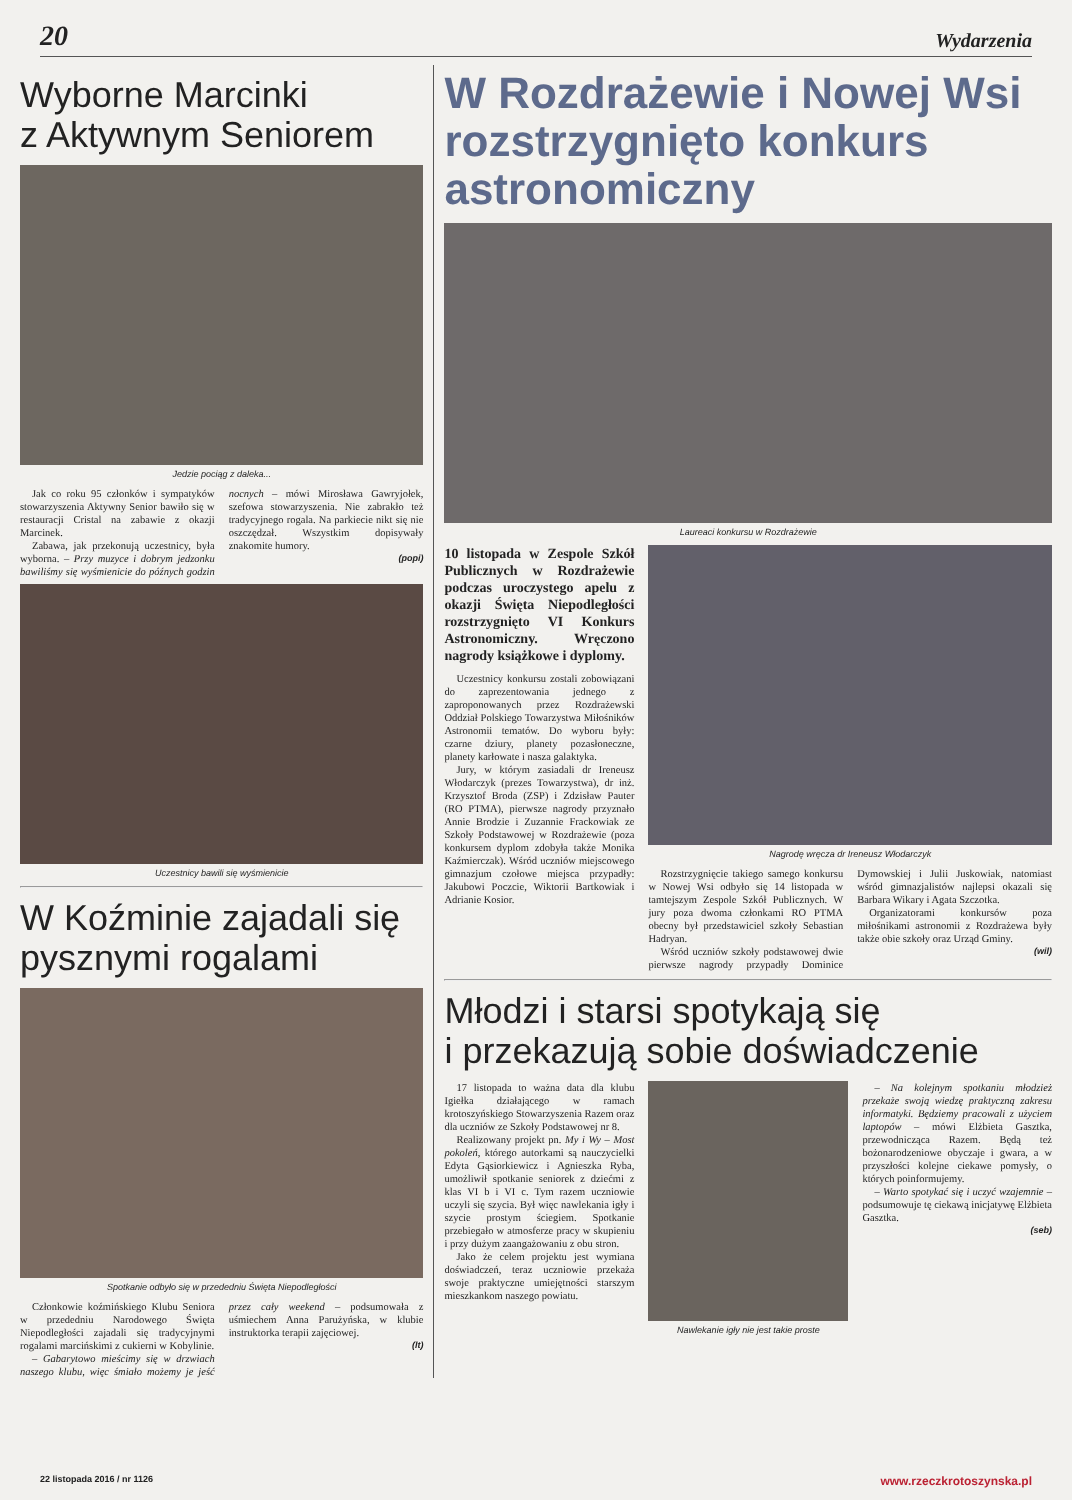20 Wydarzenia
Wyborne Marcinki
z Aktywnym Seniorem
Jedzie pociąg z daleka...
Jak co roku 95 członków i sympatyków stowarzyszenia Aktywny Senior bawiło się w restauracji Cristal na zabawie z okazji Marcinek.
Zabawa, jak przekonują uczestnicy, była wyborna. – Przy muzyce i dobrym jedzonku bawiliśmy się wyśmienicie do późnych godzin nocnych – mówi Mirosława Gawryjołek, szefowa stowarzyszenia. Nie zabrakło też tradycyjnego rogala. Na parkiecie nikt się nie oszczędzał. Wszystkim dopisywały znakomite humory.
(popi)
Uczestnicy bawili się wyśmienicie
W Koźminie zajadali się pysznymi rogalami
Spotkanie odbyło się w przededniu Święta Niepodległości
Członkowie koźmińskiego Klubu Seniora w przededniu Narodowego Święta Niepodległości zajadali się tradycyjnymi rogalami marcińskimi z cukierni w Kobylinie.
– Gabarytowo mieścimy się w drzwiach naszego klubu, więc śmiało możemy je jeść przez cały weekend – podsumowała z uśmiechem Anna Parużyńska, w klubie instruktorka terapii zajęciowej.
(lt)
W Rozdrażewie i Nowej Wsi rozstrzygnięto konkurs astronomiczny
Laureaci konkursu w Rozdrażewie
10 listopada w Zespole Szkół Publicznych w Rozdrażewie podczas uroczystego apelu z okazji Święta Niepodległości rozstrzygnięto VI Konkurs Astronomiczny. Wręczono nagrody książkowe i dyplomy.
Uczestnicy konkursu zostali zobowiązani do zaprezentowania jednego z zaproponowanych przez Rozdrażewski Oddział Polskiego Towarzystwa Miłośników Astronomii tematów. Do wyboru były: czarne dziury, planety pozasłoneczne, planety karłowate i nasza galaktyka.
Jury, w którym zasiadali dr Ireneusz Włodarczyk (prezes Towarzystwa), dr inż. Krzysztof Broda (ZSP) i Zdzisław Pauter (RO PTMA), pierwsze nagrody przyznało Annie Brodzie i Zuzannie Frackowiak ze Szkoły Podstawowej w Rozdrażewie (poza konkursem dyplom zdobyła także Monika Kaźmierczak). Wśród uczniów miejscowego gimnazjum czołowe miejsca przypadły: Jakubowi Poczcie, Wiktorii Bartkowiak i Adrianie Kosior.
Nagrodę wręcza dr Ireneusz Włodarczyk
Rozstrzygnięcie takiego samego konkursu w Nowej Wsi odbyło się 14 listopada w tamtejszym Zespole Szkół Publicznych. W jury poza dwoma członkami RO PTMA obecny był przedstawiciel szkoły Sebastian Hadryan.
Wśród uczniów szkoły podstawowej dwie pierwsze nagrody przypadły Dominice Dymowskiej i Julii Juskowiak, natomiast wśród gimnazjalistów najlepsi okazali się Barbara Wikary i Agata Szczotka.
Organizatorami konkursów poza miłośnikami astronomii z Rozdrażewa były także obie szkoły oraz Urząd Gminy.
(wil)
Młodzi i starsi spotykają się
i przekazują sobie doświadczenie
17 listopada to ważna data dla klubu Igiełka działającego w ramach krotoszyńskiego Stowarzyszenia Razem oraz dla uczniów ze Szkoły Podstawowej nr 8.
Realizowany projekt pn. My i Wy – Most pokoleń, którego autorkami są nauczycielki Edyta Gąsiorkiewicz i Agnieszka Ryba, umożliwił spotkanie seniorek z dziećmi z klas VI b i VI c. Tym razem uczniowie uczyli się szycia. Był więc nawlekania igły i szycie prostym ściegiem. Spotkanie przebiegało w atmosferze pracy w skupieniu i przy dużym zaangażowaniu z obu stron.
Jako że celem projektu jest wymiana doświadczeń, teraz uczniowie przekaża swoje praktyczne umiejętności starszym mieszkankom naszego powiatu.
Nawlekanie igły nie jest takie proste
– Na kolejnym spotkaniu młodzież przekaże swoją wiedzę praktyczną zakresu informatyki. Będziemy pracowali z użyciem laptopów – mówi Elżbieta Gasztka, przewodnicząca Razem. Będą też bożonarodzeniowe obyczaje i gwara, a w przyszłości kolejne ciekawe pomysły, o których poinformujemy.
– Warto spotykać się i uczyć wzajemnie – podsumowuje tę ciekawą inicjatywę Elżbieta Gasztka.
(seb)
22 listopada 2016 / nr 1126 www.rzeczkrotoszynska.pl